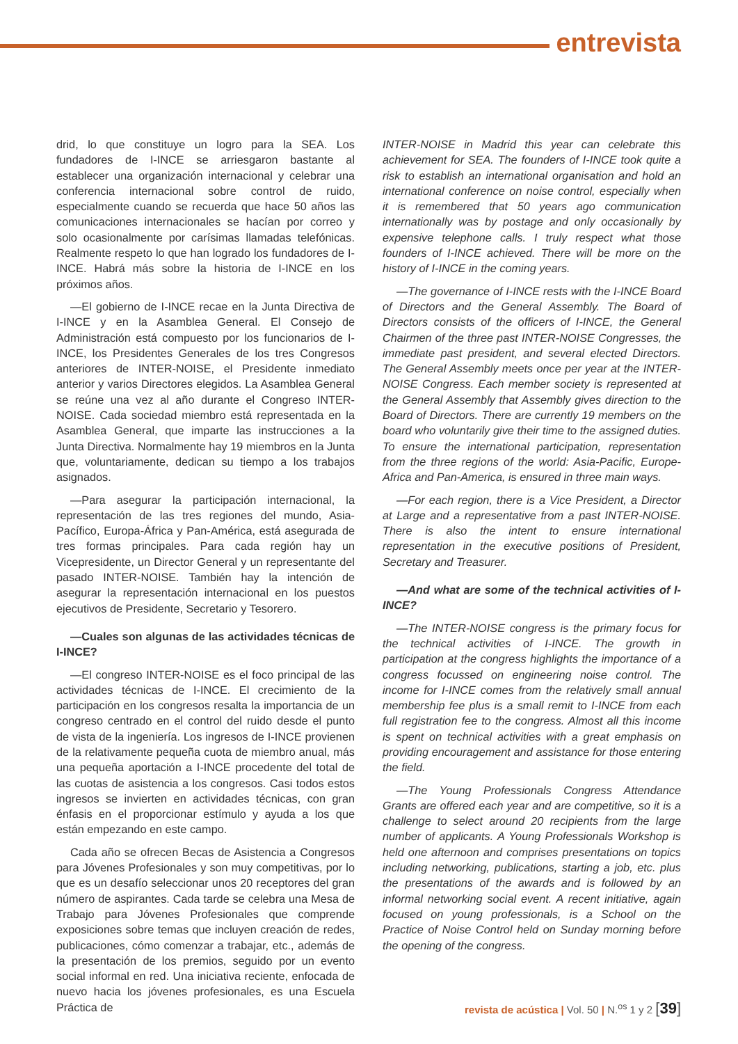entrevista
drid, lo que constituye un logro para la SEA. Los fundadores de I-INCE se arriesgaron bastante al establecer una organización internacional y celebrar una conferencia internacional sobre control de ruido, especialmente cuando se recuerda que hace 50 años las comunicaciones internacionales se hacían por correo y solo ocasionalmente por carísimas llamadas telefónicas. Realmente respeto lo que han logrado los fundadores de I-INCE. Habrá más sobre la historia de I-INCE en los próximos años.
—El gobierno de I-INCE recae en la Junta Directiva de I-INCE y en la Asamblea General. El Consejo de Administración está compuesto por los funcionarios de I-INCE, los Presidentes Generales de los tres Congresos anteriores de INTER-NOISE, el Presidente inmediato anterior y varios Directores elegidos. La Asamblea General se reúne una vez al año durante el Congreso INTER-NOISE. Cada sociedad miembro está representada en la Asamblea General, que imparte las instrucciones a la Junta Directiva. Normalmente hay 19 miembros en la Junta que, voluntariamente, dedican su tiempo a los trabajos asignados.
—Para asegurar la participación internacional, la representación de las tres regiones del mundo, Asia-Pacífico, Europa-África y Pan-América, está asegurada de tres formas principales. Para cada región hay un Vicepresidente, un Director General y un representante del pasado INTER-NOISE. También hay la intención de asegurar la representación internacional en los puestos ejecutivos de Presidente, Secretario y Tesorero.
—Cuales son algunas de las actividades técnicas de I-INCE?
—El congreso INTER-NOISE es el foco principal de las actividades técnicas de I-INCE. El crecimiento de la participación en los congresos resalta la importancia de un congreso centrado en el control del ruido desde el punto de vista de la ingeniería. Los ingresos de I-INCE provienen de la relativamente pequeña cuota de miembro anual, más una pequeña aportación a I-INCE procedente del total de las cuotas de asistencia a los congresos. Casi todos estos ingresos se invierten en actividades técnicas, con gran énfasis en el proporcionar estímulo y ayuda a los que están empezando en este campo.
Cada año se ofrecen Becas de Asistencia a Congresos para Jóvenes Profesionales y son muy competitivas, por lo que es un desafío seleccionar unos 20 receptores del gran número de aspirantes. Cada tarde se celebra una Mesa de Trabajo para Jóvenes Profesionales que comprende exposiciones sobre temas que incluyen creación de redes, publicaciones, cómo comenzar a trabajar, etc., además de la presentación de los premios, seguido por un evento social informal en red. Una iniciativa reciente, enfocada de nuevo hacia los jóvenes profesionales, es una Escuela Práctica de
INTER-NOISE in Madrid this year can celebrate this achievement for SEA. The founders of I-INCE took quite a risk to establish an international organisation and hold an international conference on noise control, especially when it is remembered that 50 years ago communication internationally was by postage and only occasionally by expensive telephone calls. I truly respect what those founders of I-INCE achieved. There will be more on the history of I-INCE in the coming years.
—The governance of I-INCE rests with the I-INCE Board of Directors and the General Assembly. The Board of Directors consists of the officers of I-INCE, the General Chairmen of the three past INTER-NOISE Congresses, the immediate past president, and several elected Directors. The General Assembly meets once per year at the INTER-NOISE Congress. Each member society is represented at the General Assembly that Assembly gives direction to the Board of Directors. There are currently 19 members on the board who voluntarily give their time to the assigned duties. To ensure the international participation, representation from the three regions of the world: Asia-Pacific, Europe-Africa and Pan-America, is ensured in three main ways.
—For each region, there is a Vice President, a Director at Large and a representative from a past INTER-NOISE. There is also the intent to ensure international representation in the executive positions of President, Secretary and Treasurer.
—And what are some of the technical activities of I-INCE?
—The INTER-NOISE congress is the primary focus for the technical activities of I-INCE. The growth in participation at the congress highlights the importance of a congress focussed on engineering noise control. The income for I-INCE comes from the relatively small annual membership fee plus is a small remit to I-INCE from each full registration fee to the congress. Almost all this income is spent on technical activities with a great emphasis on providing encouragement and assistance for those entering the field.
—The Young Professionals Congress Attendance Grants are offered each year and are competitive, so it is a challenge to select around 20 recipients from the large number of applicants. A Young Professionals Workshop is held one afternoon and comprises presentations on topics including networking, publications, starting a job, etc. plus the presentations of the awards and is followed by an informal networking social event. A recent initiative, again focused on young professionals, is a School on the Practice of Noise Control held on Sunday morning before the opening of the congress.
revista de acústica | Vol. 50 | N.<sup>os</sup> 1 y 2 [39]